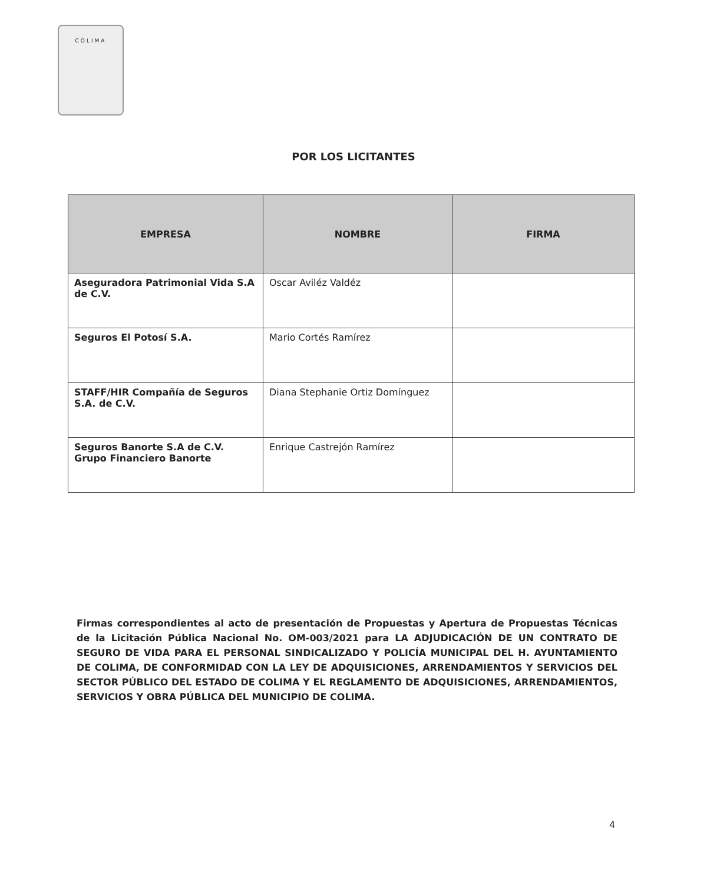COLIMA
POR LOS LICITANTES
| EMPRESA | NOMBRE | FIRMA |
| --- | --- | --- |
| Aseguradora Patrimonial Vida S.A de C.V. | Oscar Aviléz Valdéz | |
| Seguros El Potosí S.A. | Mario Cortés Ramírez | |
| STAFF/HIR Compañía de Seguros S.A. de C.V. | Diana Stephanie Ortiz Domínguez | |
| Seguros Banorte S.A de C.V. Grupo Financiero Banorte | Enrique Castrejón Ramírez | |
Firmas correspondientes al acto de presentación de Propuestas y Apertura de Propuestas Técnicas de la Licitación Pública Nacional No. OM-003/2021 para LA ADJUDICACIÓN DE UN CONTRATO DE SEGURO DE VIDA PARA EL PERSONAL SINDICALIZADO Y POLICÍA MUNICIPAL DEL H. AYUNTAMIENTO DE COLIMA, DE CONFORMIDAD CON LA LEY DE ADQUISICIONES, ARRENDAMIENTOS Y SERVICIOS DEL SECTOR PÚBLICO DEL ESTADO DE COLIMA Y EL REGLAMENTO DE ADQUISICIONES, ARRENDAMIENTOS, SERVICIOS Y OBRA PÚBLICA DEL MUNICIPIO DE COLIMA.
4